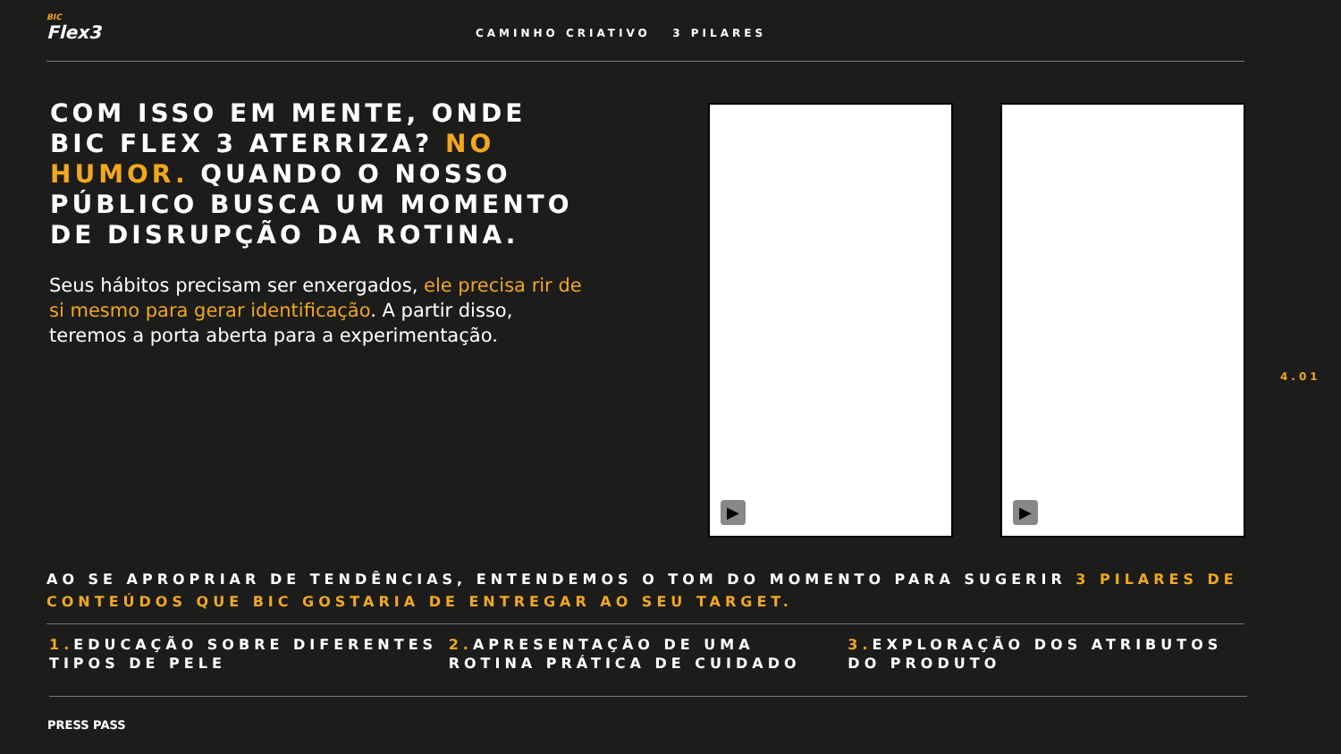BIC
Flex3
CAMINHO CRIATIVO 3 PILARES
COM ISSO EM MENTE, ONDE BIC FLEX 3 ATERRIZA? NO HUMOR. QUANDO O NOSSO PÚBLICO BUSCA UM MOMENTO DE DISRUPÇÃO DA ROTINA.
Seus hábitos precisam ser enxergados, ele precisa rir de si mesmo para gerar identificação. A partir disso, teremos a porta aberta para a experimentação.
▶ ▶
4.01
AO SE APROPRIAR DE TENDÊNCIAS, ENTENDEMOS O TOM DO MOMENTO PARA SUGERIR 3 PILARES DE CONTEÚDOS QUE BIC GOSTARIA DE ENTREGAR AO SEU TARGET.
1. EDUCAÇÃO SOBRE DIFERENTES TIPOS DE PELE
2. APRESENTAÇÃO DE UMA ROTINA PRÁTICA DE CUIDADO
3. EXPLORAÇÃO DOS ATRIBUTOS DO PRODUTO
PRESS PASS